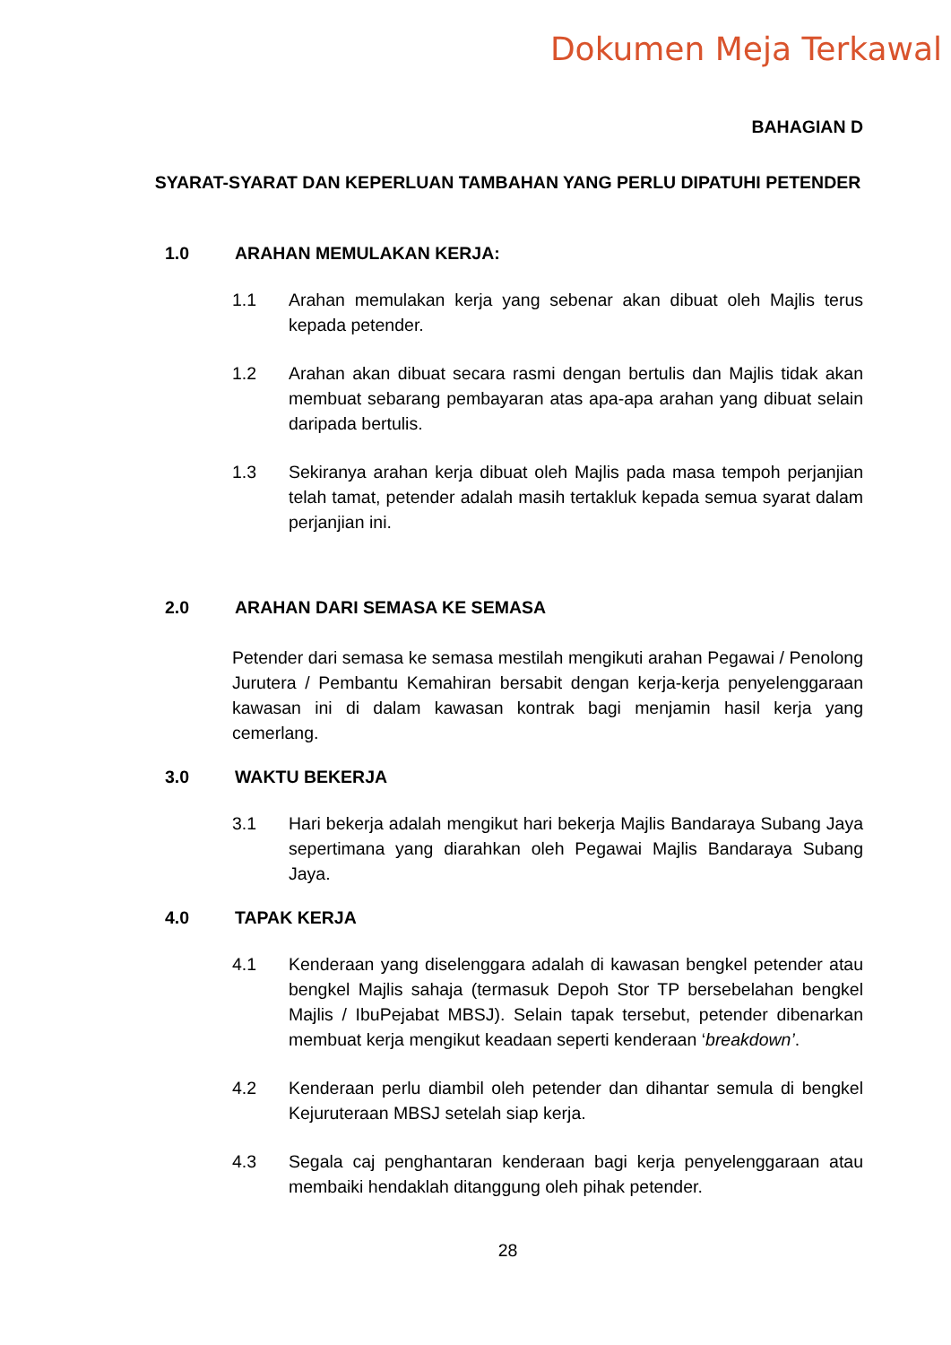Dokumen Meja Terkawal
BAHAGIAN D
SYARAT-SYARAT DAN KEPERLUAN TAMBAHAN YANG PERLU DIPATUHI PETENDER
1.0 ARAHAN MEMULAKAN KERJA:
1.1 Arahan memulakan kerja yang sebenar akan dibuat oleh Majlis terus kepada petender.
1.2 Arahan akan dibuat secara rasmi dengan bertulis dan Majlis tidak akan membuat sebarang pembayaran atas apa-apa arahan yang dibuat selain daripada bertulis.
1.3 Sekiranya arahan kerja dibuat oleh Majlis pada masa tempoh perjanjian telah tamat, petender adalah masih tertakluk kepada semua syarat dalam perjanjian ini.
2.0 ARAHAN DARI SEMASA KE SEMASA
Petender dari semasa ke semasa mestilah mengikuti arahan Pegawai / Penolong Jurutera / Pembantu Kemahiran bersabit dengan kerja-kerja penyelenggaraan kawasan ini di dalam kawasan kontrak bagi menjamin hasil kerja yang cemerlang.
3.0 WAKTU BEKERJA
3.1 Hari bekerja adalah mengikut hari bekerja Majlis Bandaraya Subang Jaya sepertimana yang diarahkan oleh Pegawai Majlis Bandaraya Subang Jaya.
4.0 TAPAK KERJA
4.1 Kenderaan yang diselenggara adalah di kawasan bengkel petender atau bengkel Majlis sahaja (termasuk Depoh Stor TP bersebelahan bengkel Majlis / IbuPejabat MBSJ). Selain tapak tersebut, petender dibenarkan membuat kerja mengikut keadaan seperti kenderaan ‘breakdown’.
4.2 Kenderaan perlu diambil oleh petender dan dihantar semula di bengkel Kejuruteraan MBSJ setelah siap kerja.
4.3 Segala caj penghantaran kenderaan bagi kerja penyelenggaraan atau membaiki hendaklah ditanggung oleh pihak petender.
28